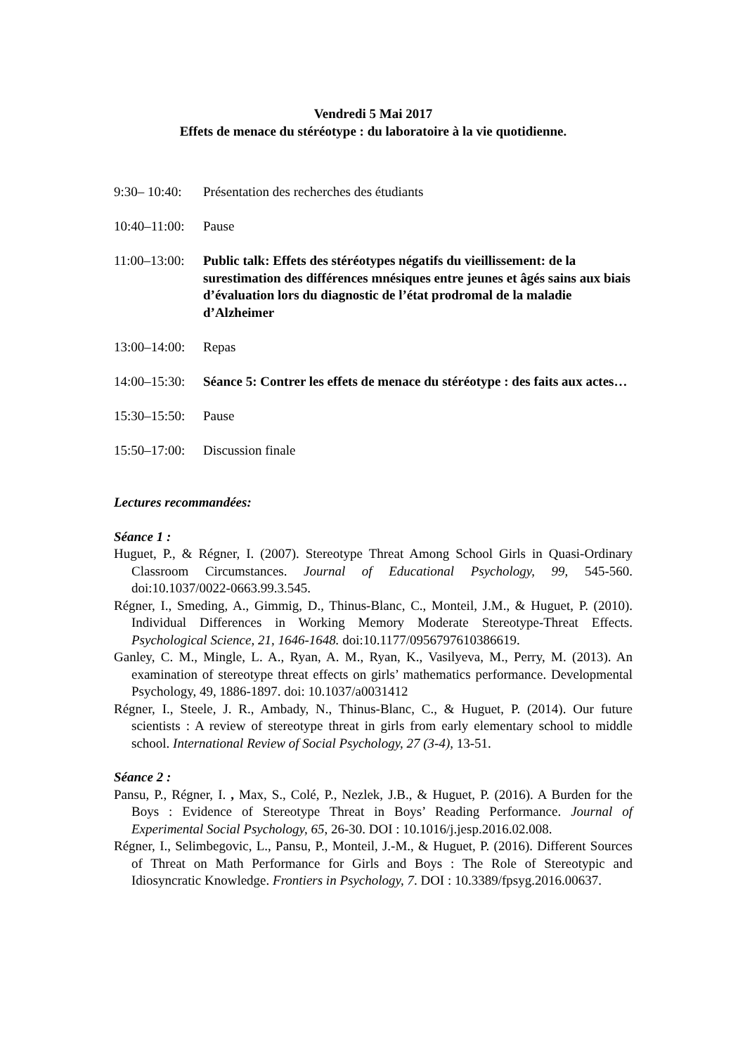Vendredi 5 Mai 2017
Effets de menace du stéréotype : du laboratoire à la vie quotidienne.
9:30– 10:40: Présentation des recherches des étudiants
10:40–11:00: Pause
11:00–13:00: Public talk: Effets des stéréotypes négatifs du vieillissement: de la surestimation des différences mnésiques entre jeunes et âgés sains aux biais d’évaluation lors du diagnostic de l’état prodromal de la maladie d’Alzheimer
13:00–14:00: Repas
14:00–15:30: Séance 5: Contrer les effets de menace du stéréotype : des faits aux actes…
15:30–15:50: Pause
15:50–17:00: Discussion finale
Lectures recommandées:
Séance 1 :
Huguet, P., & Régner, I. (2007). Stereotype Threat Among School Girls in Quasi-Ordinary Classroom Circumstances. Journal of Educational Psychology, 99, 545-560. doi:10.1037/0022-0663.99.3.545.
Régner, I., Smeding, A., Gimmig, D., Thinus-Blanc, C., Monteil, J.M., & Huguet, P. (2010). Individual Differences in Working Memory Moderate Stereotype-Threat Effects. Psychological Science, 21, 1646-1648. doi:10.1177/0956797610386619.
Ganley, C. M., Mingle, L. A., Ryan, A. M., Ryan, K., Vasilyeva, M., Perry, M. (2013). An examination of stereotype threat effects on girls’ mathematics performance. Developmental Psychology, 49, 1886-1897. doi: 10.1037/a0031412
Régner, I., Steele, J. R., Ambady, N., Thinus-Blanc, C., & Huguet, P. (2014). Our future scientists : A review of stereotype threat in girls from early elementary school to middle school. International Review of Social Psychology, 27 (3-4), 13-51.
Séance 2 :
Pansu, P., Régner, I. , Max, S., Colé, P., Nezlek, J.B., & Huguet, P. (2016). A Burden for the Boys : Evidence of Stereotype Threat in Boys’ Reading Performance. Journal of Experimental Social Psychology, 65, 26-30. DOI : 10.1016/j.jesp.2016.02.008.
Régner, I., Selimbegovic, L., Pansu, P., Monteil, J.-M., & Huguet, P. (2016). Different Sources of Threat on Math Performance for Girls and Boys : The Role of Stereotypic and Idiosyncratic Knowledge. Frontiers in Psychology, 7. DOI : 10.3389/fpsyg.2016.00637.